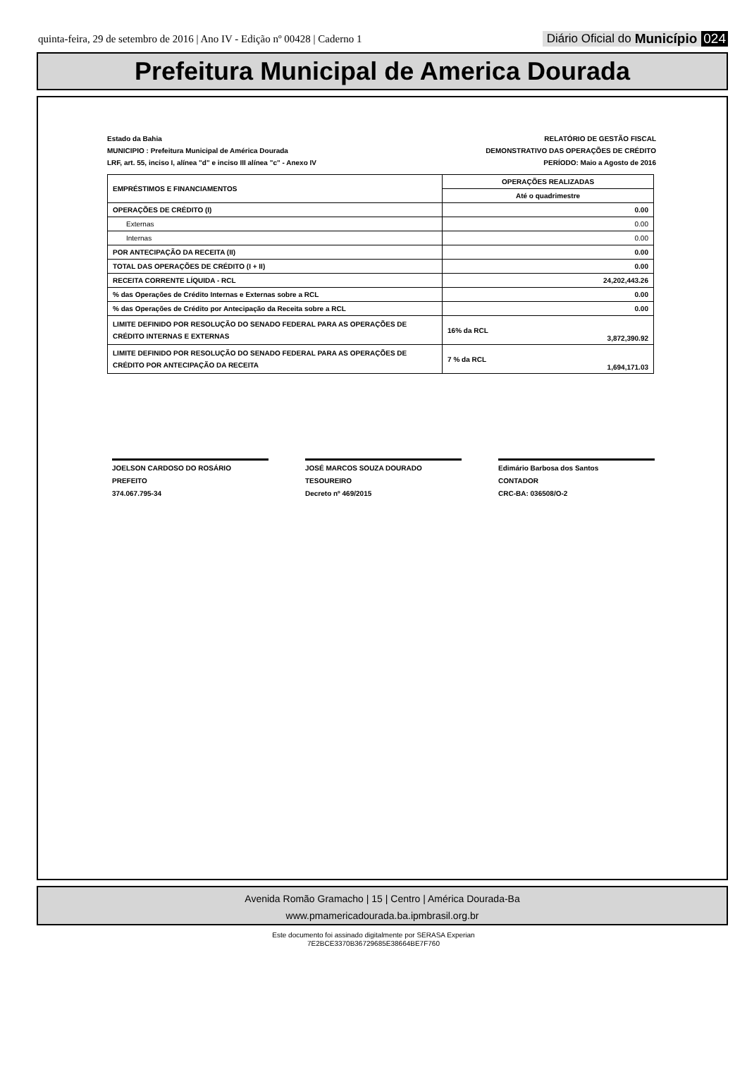quinta-feira, 29 de setembro de 2016 | Ano IV - Edição nº 00428 | Caderno 1
Diário Oficial do Município 024
Prefeitura Municipal de America Dourada
Estado da Bahia
MUNICIPIO : Prefeitura Municipal de América Dourada
LRF, art. 55, inciso I, alínea "d" e inciso III alínea "c" - Anexo IV
RELATÓRIO DE GESTÃO FISCAL
DEMONSTRATIVO DAS OPERAÇÕES DE CRÉDITO
PERÍODO: Maio a Agosto de 2016
| EMPRÉSTIMOS E FINANCIAMENTOS | OPERAÇÕES REALIZADAS | |
| --- | --- | --- |
| | Até o quadrimestre | |
| OPERAÇÕES DE CRÉDITO (I) | 0.00 | |
| Externas | 0.00 | |
| Internas | 0.00 | |
| POR ANTECIPAÇÃO DA RECEITA (II) | 0.00 | |
| TOTAL DAS OPERAÇÕES DE CRÉDITO (I + II) | 0.00 | |
| RECEITA CORRENTE LÍQUIDA - RCL | 24,202,443.26 | |
| % das Operações de Crédito Internas e Externas sobre a RCL | 0.00 | |
| % das Operações de Crédito por Antecipação da Receita sobre a RCL | 0.00 | |
| LIMITE DEFINIDO POR RESOLUÇÃO DO SENADO FEDERAL PARA AS OPERAÇÕES DE CRÉDITO INTERNAS E EXTERNAS | 16% da RCL | 3,872,390.92 |
| LIMITE DEFINIDO POR RESOLUÇÃO DO SENADO FEDERAL PARA AS OPERAÇÕES DE CRÉDITO POR ANTECIPAÇÃO DA RECEITA | 7 % da RCL | 1,694,171.03 |
JOELSON CARDOSO DO ROSÁRIO
PREFEITO
374.067.795-34
JOSÉ MARCOS SOUZA DOURADO
TESOUREIRO
Decreto nº 469/2015
Edimário Barbosa dos Santos
CONTADOR
CRC-BA: 036508/O-2
Avenida Romão Gramacho | 15 | Centro | América Dourada-Ba
www.pmamericadourada.ba.ipmbrasil.org.br
Este documento foi assinado digitalmente por SERASA Experian
7E2BCE3370B36729685E38664BE7F760